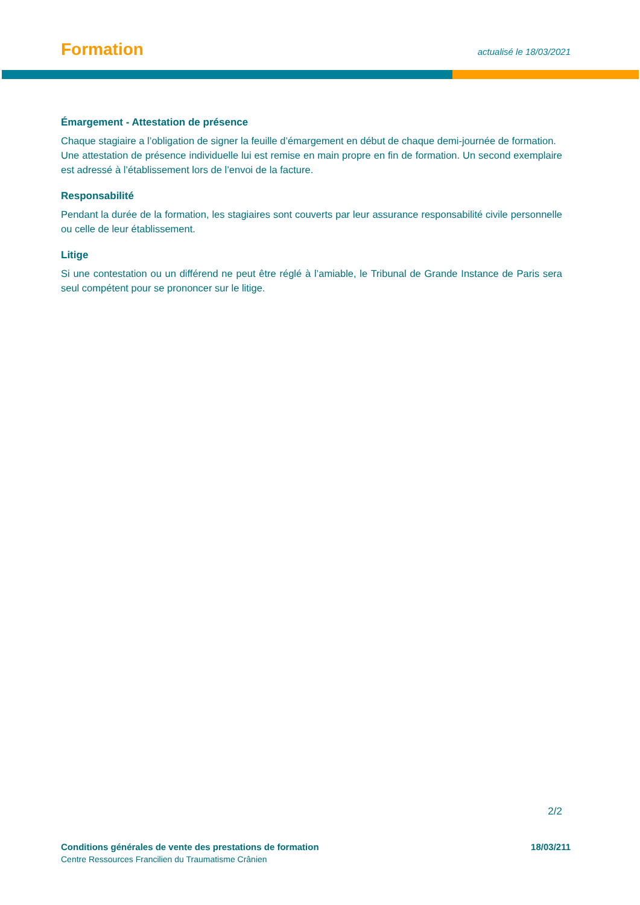Formation
actualisé le 18/03/2021
Émargement - Attestation de présence
Chaque stagiaire a l’obligation de signer la feuille d’émargement en début de chaque demi-journée de formation.
Une attestation de présence individuelle lui est remise en main propre en fin de formation. Un second exemplaire est adressé à l’établissement lors de l’envoi de la facture.
Responsabilité
Pendant la durée de la formation, les stagiaires sont couverts par leur assurance responsabilité civile personnelle ou celle de leur établissement.
Litige
Si une contestation ou un différend ne peut être réglé à l’amiable, le Tribunal de Grande Instance de Paris sera seul compétent pour se prononcer sur le litige.
2/2
Conditions générales de vente des prestations de formation 18/03/211
Centre Ressources Francilien du Traumatisme Crânien